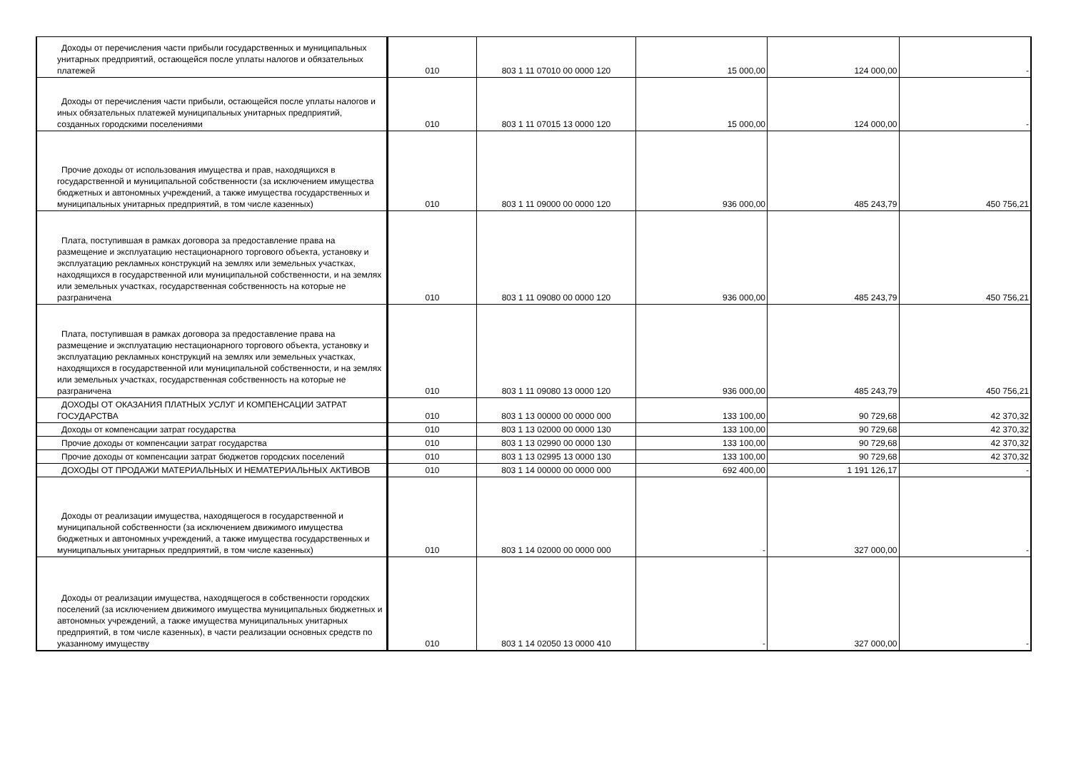| Доходы от перечисления части прибыли государственных и муниципальных унитарных предприятий, остающейся после уплаты налогов и обязательных платежей | 010 | 803 1 11 07010 00 0000 120 | 15 000,00 | 124 000,00 | - |
| Доходы от перечисления части прибыли, остающейся после уплаты налогов и иных обязательных платежей муниципальных унитарных предприятий, созданных городскими поселениями | 010 | 803 1 11 07015 13 0000 120 | 15 000,00 | 124 000,00 | - |
| Прочие доходы от использования имущества и прав, находящихся в государственной и муниципальной собственности (за исключением имущества бюджетных и автономных учреждений, а также имущества государственных и муниципальных унитарных предприятий, в том числе казенных) | 010 | 803 1 11 09000 00 0000 120 | 936 000,00 | 485 243,79 | 450 756,21 |
| Плата, поступившая в рамках договора за предоставление права на размещение и эксплуатацию нестационарного торгового объекта, установку и эксплуатацию рекламных конструкций на землях или земельных участках, находящихся в государственной или муниципальной собственности, и на землях или земельных участках, государственная собственность на которые не разграничена | 010 | 803 1 11 09080 00 0000 120 | 936 000,00 | 485 243,79 | 450 756,21 |
| Плата, поступившая в рамках договора за предоставление права на размещение и эксплуатацию нестационарного торгового объекта, установку и эксплуатацию рекламных конструкций на землях или земельных участках, находящихся в государственной или муниципальной собственности, и на землях или земельных участках, государственная собственность на которые не разграничена | 010 | 803 1 11 09080 13 0000 120 | 936 000,00 | 485 243,79 | 450 756,21 |
| ДОХОДЫ ОТ ОКАЗАНИЯ ПЛАТНЫХ УСЛУГ И КОМПЕНСАЦИИ ЗАТРАТ ГОСУДАРСТВА | 010 | 803 1 13 00000 00 0000 000 | 133 100,00 | 90 729,68 | 42 370,32 |
| Доходы от компенсации затрат государства | 010 | 803 1 13 02000 00 0000 130 | 133 100,00 | 90 729,68 | 42 370,32 |
| Прочие доходы от компенсации затрат государства | 010 | 803 1 13 02990 00 0000 130 | 133 100,00 | 90 729,68 | 42 370,32 |
| Прочие доходы от компенсации затрат бюджетов городских поселений | 010 | 803 1 13 02995 13 0000 130 | 133 100,00 | 90 729,68 | 42 370,32 |
| ДОХОДЫ ОТ ПРОДАЖИ МАТЕРИАЛЬНЫХ И НЕМАТЕРИАЛЬНЫХ АКТИВОВ | 010 | 803 1 14 00000 00 0000 000 | 692 400,00 | 1 191 126,17 | - |
| Доходы от реализации имущества, находящегося в государственной и муниципальной собственности (за исключением движимого имущества бюджетных и автономных учреждений, а также имущества государственных и муниципальных унитарных предприятий, в том числе казенных) | 010 | 803 1 14 02000 00 0000 000 | - | 327 000,00 | - |
| Доходы от реализации имущества, находящегося в собственности городских поселений (за исключением движимого имущества муниципальных бюджетных и автономных учреждений, а также имущества муниципальных унитарных предприятий, в том числе казенных), в части реализации основных средств по указанному имуществу | 010 | 803 1 14 02050 13 0000 410 | - | 327 000,00 | - |